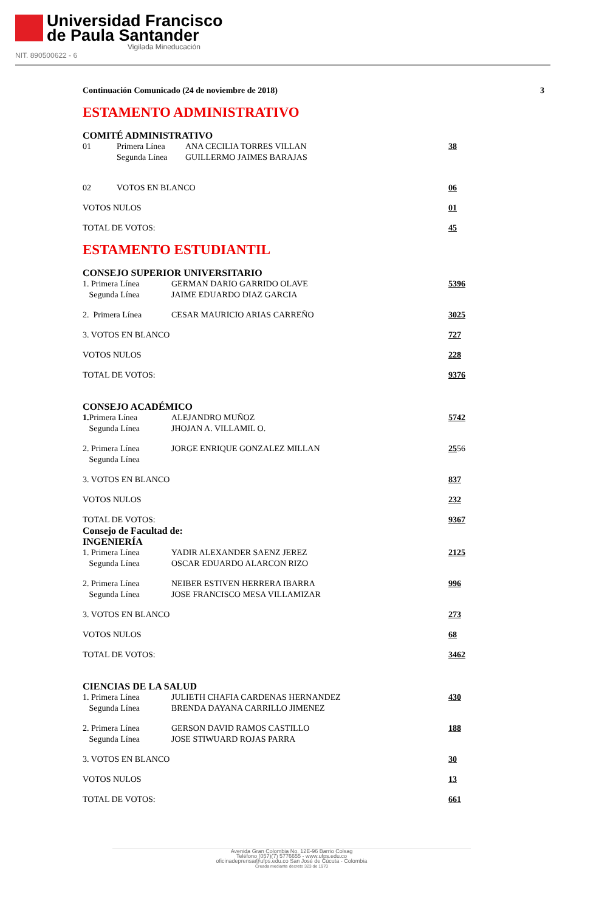Universidad Francisco
de Paula Santander
Vigilada Mineducación
NIT. 890500622 - 6
Continuación Comunicado (24 de noviembre de 2018) 3
ESTAMENTO ADMINISTRATIVO
COMITÉ ADMINISTRATIVO
01 Primera Línea ANA CECILIA TORRES VILLAN 38
Segunda Línea GUILLERMO JAIMES BARAJAS
02 VOTOS EN BLANCO 06
VOTOS NULOS 01
TOTAL DE VOTOS: 45
ESTAMENTO ESTUDIANTIL
CONSEJO SUPERIOR UNIVERSITARIO
1. Primera Línea GERMAN DARIO GARRIDO OLAVE 5396
Segunda Línea JAIME EDUARDO DIAZ GARCIA
2. Primera Línea CESAR MAURICIO ARIAS CARREÑO 3025
3. VOTOS EN BLANCO 727
VOTOS NULOS 228
TOTAL DE VOTOS: 9376
CONSEJO ACADÉMICO
1. Primera Línea ALEJANDRO MUÑOZ 5742
Segunda Línea JHOJAN A. VILLAMIL O.
2. Primera Línea JORGE ENRIQUE GONZALEZ MILLAN 2556
Segunda Línea
3. VOTOS EN BLANCO 837
VOTOS NULOS 232
TOTAL DE VOTOS: 9367
Consejo de Facultad de:
INGENIERÍA
1. Primera Línea YADIR ALEXANDER SAENZ JEREZ 2125
Segunda Línea OSCAR EDUARDO ALARCON RIZO
2. Primera Línea NEIBER ESTIVEN HERRERA IBARRA 996
Segunda Línea JOSE FRANCISCO MESA VILLAMIZAR
3. VOTOS EN BLANCO 273
VOTOS NULOS 68
TOTAL DE VOTOS: 3462
CIENCIAS DE LA SALUD
1. Primera Línea JULIETH CHAFIA CARDENAS HERNANDEZ 430
Segunda Línea BRENDA DAYANA CARRILLO JIMENEZ
2. Primera Línea GERSON DAVID RAMOS CASTILLO 188
Segunda Línea JOSE STIWUARD ROJAS PARRA
3. VOTOS EN BLANCO 30
VOTOS NULOS 13
TOTAL DE VOTOS: 661
Avenida Gran Colombia No. 12E-96 Barrio Colsag
Teléfono (057)(7) 5776655 - www.ufps.edu.co
oficinadeprensa@ufps.edu.co San José de Cúcuta - Colombia
Creada mediante decreto 323 de 1970